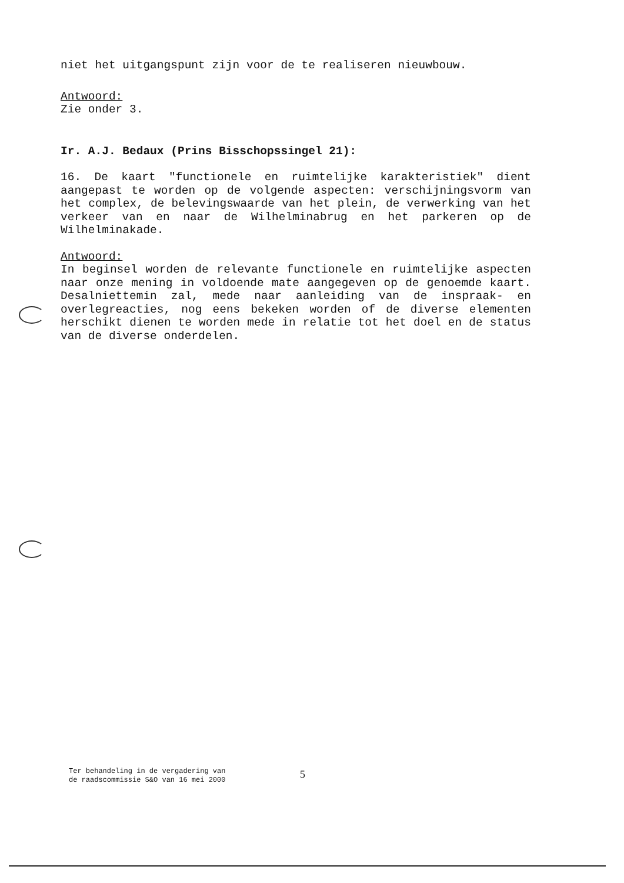niet het uitgangspunt zijn voor de te realiseren nieuwbouw.
Antwoord:
Zie onder 3.
Ir. A.J. Bedaux (Prins Bisschopssingel 21):
16. De kaart "functionele en ruimtelijke karakteristiek" dient aangepast te worden op de volgende aspecten: verschijningsvorm van het complex, de belevingswaarde van het plein, de verwerking van het verkeer van en naar de Wilhelminabrug en het parkeren op de Wilhelminakade.
Antwoord:
In beginsel worden de relevante functionele en ruimtelijke aspecten naar onze mening in voldoende mate aangegeven op de genoemde kaart. Desalniettemin zal, mede naar aanleiding van de inspraak- en overlegreacties, nog eens bekeken worden of de diverse elementen herschikt dienen te worden mede in relatie tot het doel en de status van de diverse onderdelen.
Ter behandeling in de vergadering van
de raadscommissie S&O van 16 mei 2000
5